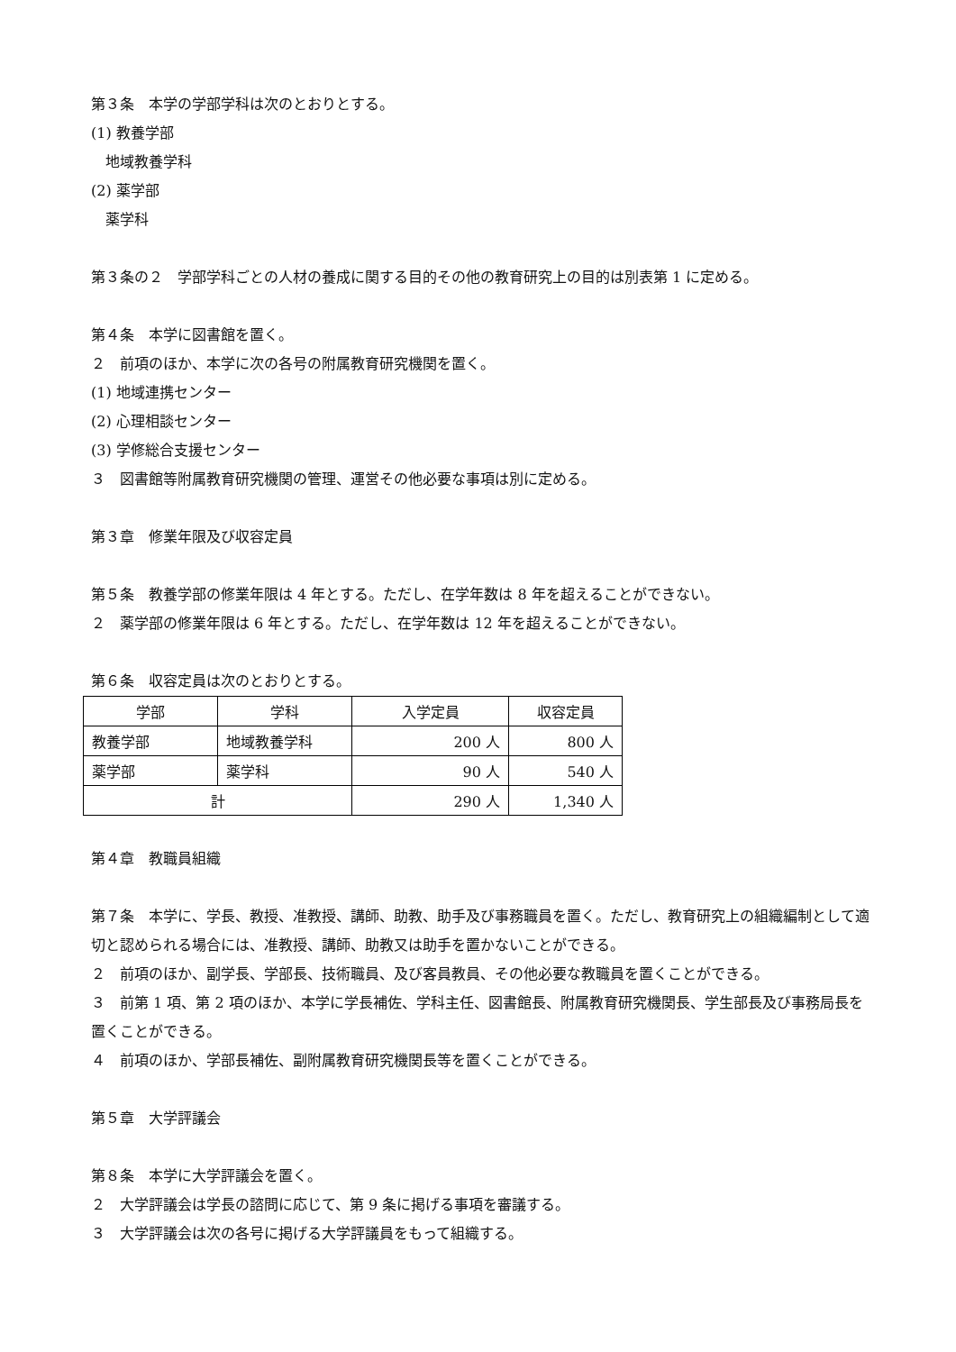第３条　本学の学部学科は次のとおりとする。
(1) 教養学部
　地域教養学科
(2) 薬学部
　薬学科
第３条の２　学部学科ごとの人材の養成に関する目的その他の教育研究上の目的は別表第 1 に定める。
第４条　本学に図書館を置く。
２　前項のほか、本学に次の各号の附属教育研究機関を置く。
(1) 地域連携センター
(2) 心理相談センター
(3) 学修総合支援センター
３　図書館等附属教育研究機関の管理、運営その他必要な事項は別に定める。
第３章　修業年限及び収容定員
第５条　教養学部の修業年限は 4 年とする。ただし、在学年数は 8 年を超えることができない。
２　薬学部の修業年限は 6 年とする。ただし、在学年数は 12 年を超えることができない。
第６条　収容定員は次のとおりとする。
| 学部 | 学科 | 入学定員 | 収容定員 |
| 教養学部 | 地域教養学科 | 200 人 | 800 人 |
| 薬学部 | 薬学科 | 90 人 | 540 人 |
| 計 | | 290 人 | 1,340 人 |
第４章　教職員組織
第７条　本学に、学長、教授、准教授、講師、助教、助手及び事務職員を置く。ただし、教育研究上の組織編制として適切と認められる場合には、准教授、講師、助教又は助手を置かないことができる。
２　前項のほか、副学長、学部長、技術職員、及び客員教員、その他必要な教職員を置くことができる。
３　前第 1 項、第 2 項のほか、本学に学長補佐、学科主任、図書館長、附属教育研究機関長、学生部長及び事務局長を置くことができる。
４　前項のほか、学部長補佐、副附属教育研究機関長等を置くことができる。
第５章　大学評議会
第８条　本学に大学評議会を置く。
２　大学評議会は学長の諮問に応じて、第 9 条に掲げる事項を審議する。
３　大学評議会は次の各号に掲げる大学評議員をもって組織する。